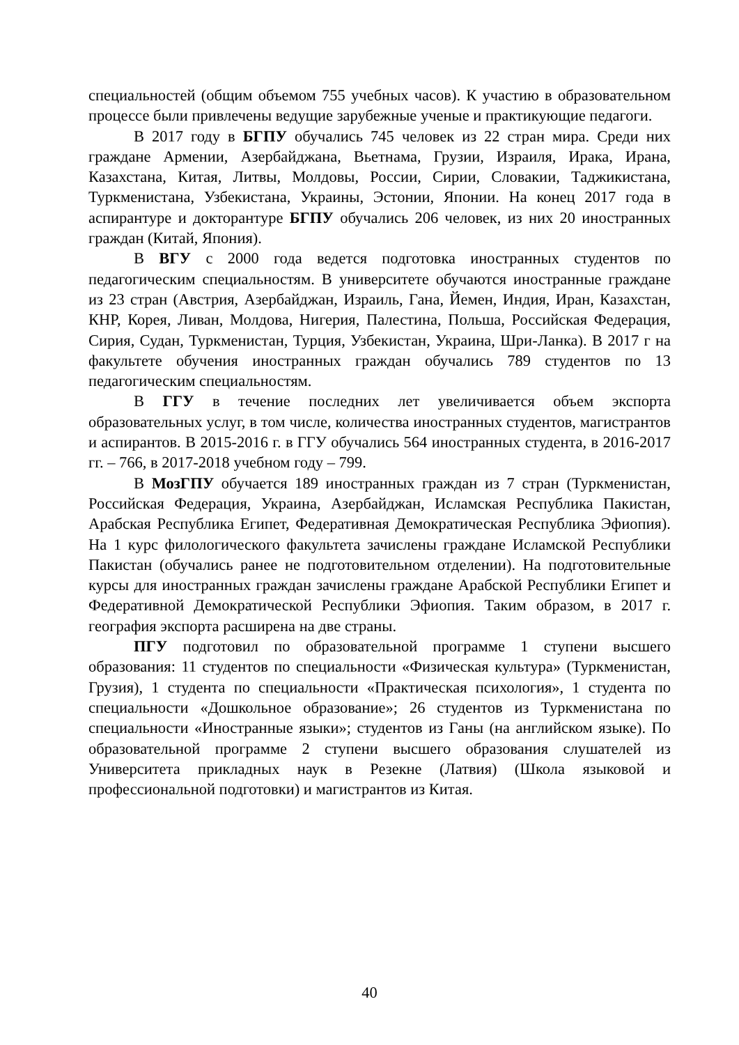специальностей (общим объемом 755 учебных часов). К участию в образовательном процессе были привлечены ведущие зарубежные ученые и практикующие педагоги.
В 2017 году в БГПУ обучались 745 человек из 22 стран мира. Среди них граждане Армении, Азербайджана, Вьетнама, Грузии, Израиля, Ирака, Ирана, Казахстана, Китая, Литвы, Молдовы, России, Сирии, Словакии, Таджикистана, Туркменистана, Узбекистана, Украины, Эстонии, Японии. На конец 2017 года в аспирантуре и докторантуре БГПУ обучались 206 человек, из них 20 иностранных граждан (Китай, Япония).
В ВГУ с 2000 года ведется подготовка иностранных студентов по педагогическим специальностям. В университете обучаются иностранные граждане из 23 стран (Австрия, Азербайджан, Израиль, Гана, Йемен, Индия, Иран, Казахстан, КНР, Корея, Ливан, Молдова, Нигерия, Палестина, Польша, Российская Федерация, Сирия, Судан, Туркменистан, Турция, Узбекистан, Украина, Шри-Ланка). В 2017 г на факультете обучения иностранных граждан обучались 789 студентов по 13 педагогическим специальностям.
В ГГУ в течение последних лет увеличивается объем экспорта образовательных услуг, в том числе, количества иностранных студентов, магистрантов и аспирантов. В 2015-2016 г. в ГГУ обучались 564 иностранных студента, в 2016-2017 гг. – 766, в 2017-2018 учебном году – 799.
В МозГПУ обучается 189 иностранных граждан из 7 стран (Туркменистан, Российская Федерация, Украина, Азербайджан, Исламская Республика Пакистан, Арабская Республика Египет, Федеративная Демократическая Республика Эфиопия). На 1 курс филологического факультета зачислены граждане Исламской Республики Пакистан (обучались ранее не подготовительном отделении). На подготовительные курсы для иностранных граждан зачислены граждане Арабской Республики Египет и Федеративной Демократической Республики Эфиопия. Таким образом, в 2017 г. география экспорта расширена на две страны.
ПГУ подготовил по образовательной программе 1 ступени высшего образования: 11 студентов по специальности «Физическая культура» (Туркменистан, Грузия), 1 студента по специальности «Практическая психология», 1 студента по специальности «Дошкольное образование»; 26 студентов из Туркменистана по специальности «Иностранные языки»; студентов из Ганы (на английском языке). По образовательной программе 2 ступени высшего образования слушателей из Университета прикладных наук в Резекне (Латвия) (Школа языковой и профессиональной подготовки) и магистрантов из Китая.
40